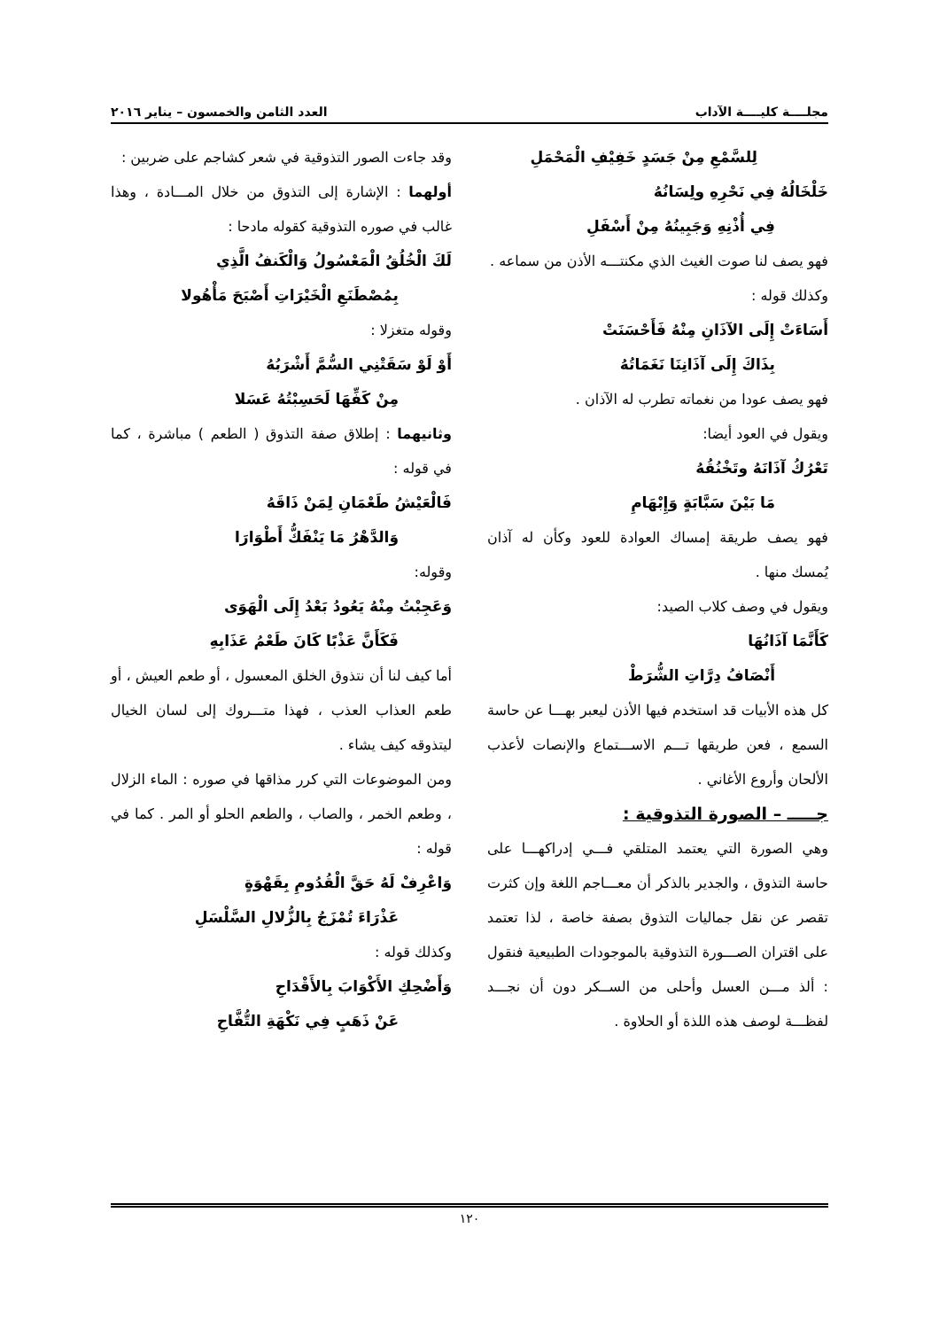مجلــــة كليــــة الآداب العدد الثامن والخمسون – يناير ٢٠١٦
لِلسَّمْعِ مِنْ جَسَدٍ خَفِيْفِ الْمَحْمَلِ
خَلْخَالُهُ فِي نَحْرِهِ ولِسَانُهُ
فِي أُذْنِهِ وَجَبِينُهُ مِنْ أَسْفَلِ
فهو يصف لنا صوت الغيث الذي مكنتـــه الأذن من سماعه .
وكذلك قوله :
أَسَاءَتْ إِلَى الآذَانِ مِنْهُ فَأَحْسَنَتْ
بِذَاكَ إِلَى آذَانِنَا نَغَمَاتُهُ
فهو يصف عودا من نغماته تطرب له الآذان .
ويقول في العود أيضا:
تَعْرُكُ آذَانَهُ وتَخْنُقُهُ
مَا بَيْنَ سَبَّابَةٍ وَإِبْهَامِ
فهو يصف طريقة إمساك العوادة للعود وكأن له آذان يُمسك منها .
ويقول في وصف كلاب الصيد:
كَأَنَّمَا آذَانُهَا
أَنْصَافُ دِرَّاتِ الشُّرَطْ
كل هذه الأبيات قد استخدم فيها الأذن ليعبر بهـــا عن حاسة السمع ، فعن طريقها تـــم الاســـتماع والإنصات لأعذب الألحان وأروع الأغاني .
جـــــ – الصورة التذوقية :
وهي الصورة التي يعتمد المتلقي فـــي إدراكهـــا على حاسة التذوق ، والجدير بالذكر أن معـــاجم اللغة وإن كثرت تقصر عن نقل جماليات التذوق بصفة خاصة ، لذا تعتمد على اقتران الصـــورة التذوقية بالموجودات الطبيعية فنقول : ألذ مـــن العسل وأحلى من الســكر دون أن نجـــد لفظـــة لوصف هذه اللذة أو الحلاوة .
وقد جاءت الصور التذوقية في شعر كشاجم على ضربين :
أولهما : الإشارة إلى التذوق من خلال المـــادة ، وهذا غالب في صوره التذوقية كقوله مادحا :
لَكَ الْخُلُقُ الْمَعْسُولُ وَالْكَنفُ الَّذِي
بِمُصْطَنَعِ الْخَيْرَاتِ أَصْبَحَ مَأْهُولا
وقوله متغزلا :
أَوْ لَوْ سَقَتْنِي السُّمَّ أَشْرَبُهُ
مِنْ كَفِّهَا لَحَسِبْتُهُ عَسَلا
وثانيهما : إطلاق صفة التذوق ( الطعم ) مباشرة ، كما في قوله :
فَالْعَيْشُ طَعْمَانِ لِمَنْ ذَاقَهُ
وَالدَّهْرُ مَا يَنْفَكُّ أَطْوَارَا
وقوله:
وَعَجِبْتُ مِنْهُ يَعُودُ بَعْدُ إِلَى الْهَوَى
فَكَأَنَّ عَذْبًا كَانَ طَعْمُ عَذَابِهِ
أما كيف لنا أن نتذوق الخلق المعسول ، أو طعم العيش ، أو طعم العذاب العذب ، فهذا متـــروك إلى لسان الخيال ليتذوقه كيف يشاء .
ومن الموضوعات التي كرر مذاقها في صوره : الماء الزلال ، وطعم الخمر ، والصاب ، والطعم الحلو أو المر . كما في قوله :
وَاعْرِفْ لَهُ حَقَّ الْقُدُومِ بِقَهْوَةٍ
عَذْرَاءَ تُمْزَجُ بِالزُّلالِ السَّلْسَلِ
وكذلك قوله :
وَأَضْحِكِ الأَكْوَابَ بِالأَقْدَاحِ
عَنْ ذَهَبٍ فِي نَكْهَةِ التُّفَّاحِ
١٢٠